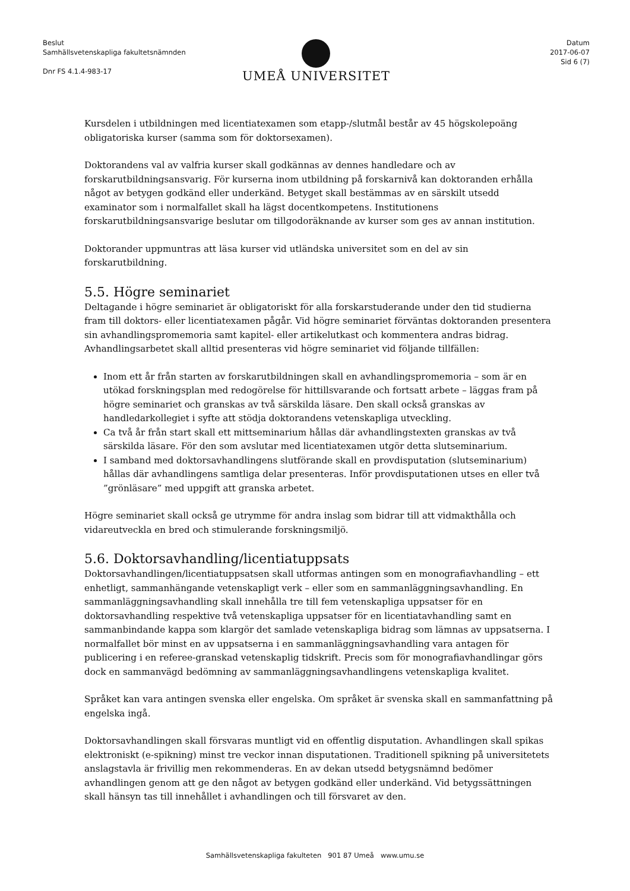Beslut
Samhällsvetenskapliga fakultetsnämnden
Dnr FS 4.1.4-983-17
UMEÅ UNIVERSITET
Datum
2017-06-07
Sid 6 (7)
Kursdelen i utbildningen med licentiatexamen som etapp-/slutmål består av 45 högskolepoäng obligatoriska kurser (samma som för doktorsexamen).
Doktorandens val av valfria kurser skall godkännas av dennes handledare och av forskarutbildningsansvarig. För kurserna inom utbildning på forskarnivå kan doktoranden erhålla något av betygen godkänd eller underkänd. Betyget skall bestämmas av en särskilt utsedd examinator som i normalfallet skall ha lägst docentkompetens. Institutionens forskarutbildningsansvarige beslutar om tillgodoräknande av kurser som ges av annan institution.
Doktorander uppmuntras att läsa kurser vid utländska universitet som en del av sin forskarutbildning.
5.5. Högre seminariet
Deltagande i högre seminariet är obligatoriskt för alla forskarstuderande under den tid studierna fram till doktors- eller licentiatexamen pågår. Vid högre seminariet förväntas doktoranden presentera sin avhandlingspromemoria samt kapitel- eller artikelutkast och kommentera andras bidrag. Avhandlingsarbetet skall alltid presenteras vid högre seminariet vid följande tillfällen:
Inom ett år från starten av forskarutbildningen skall en avhandlingspromemoria – som är en utökad forskningsplan med redogörelse för hittillsvarande och fortsatt arbete – läggas fram på högre seminariet och granskas av två särskilda läsare. Den skall också granskas av handledarkollegiet i syfte att stödja doktorandens vetenskapliga utveckling.
Ca två år från start skall ett mittseminarium hållas där avhandlingstexten granskas av två särskilda läsare. För den som avslutar med licentiatexamen utgör detta slutseminarium.
I samband med doktorsavhandlingens slutförande skall en provdisputation (slutseminarium) hållas där avhandlingens samtliga delar presenteras. Inför provdisputationen utses en eller två ”grönläsare” med uppgift att granska arbetet.
Högre seminariet skall också ge utrymme för andra inslag som bidrar till att vidmakthålla och vidareutveckla en bred och stimulerande forskningsmiljö.
5.6. Doktorsavhandling/licentiatuppsats
Doktorsavhandlingen/licentiatuppsatsen skall utformas antingen som en monografiavhandling – ett enhetligt, sammanhängande vetenskapligt verk – eller som en sammanläggningsavhandling. En sammanläggningsavhandling skall innehålla tre till fem vetenskapliga uppsatser för en doktorsavhandling respektive två vetenskapliga uppsatser för en licentiatavhandling samt en sammanbindande kappa som klargör det samlade vetenskapliga bidrag som lämnas av uppsatserna. I normalfallet bör minst en av uppsatserna i en sammanläggningsavhandling vara antagen för publicering i en referee-granskad vetenskaplig tidskrift. Precis som för monografiavhandlingar görs dock en sammanvägd bedömning av sammanläggningsavhandlingens vetenskapliga kvalitet.
Språket kan vara antingen svenska eller engelska. Om språket är svenska skall en sammanfattning på engelska ingå.
Doktorsavhandlingen skall försvaras muntligt vid en offentlig disputation. Avhandlingen skall spikas elektroniskt (e-spikning) minst tre veckor innan disputationen. Traditionell spikning på universitetets anslagstavla är frivillig men rekommenderas. En av dekan utsedd betygsnämnd bedömer avhandlingen genom att ge den något av betygen godkänd eller underkänd. Vid betygssättningen skall hänsyn tas till innehållet i avhandlingen och till försvaret av den.
Samhällsvetenskapliga fakulteten 901 87 Umeå www.umu.se